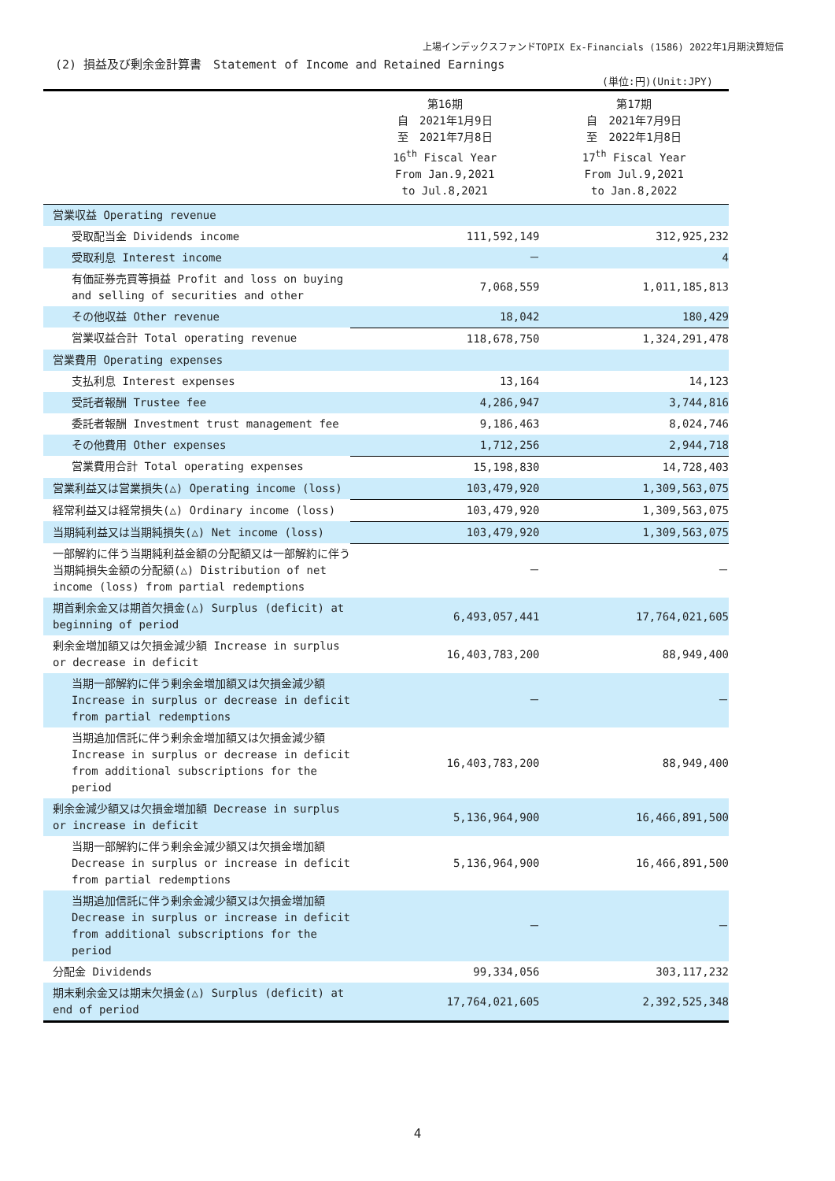上場インデックスファンドTOPIX Ex-Financials (1586) 2022年1月期決算短信
(2) 損益及び剰余金計算書　Statement of Income and Retained Earnings
(単位:円)(Unit:JPY)
| | 第16期 自 2021年1月9日 至 2021年7月8日 16<sup>th</sup> Fiscal Year From Jan.9,2021 to Jul.8,2021 | 第17期 自 2021年7月9日 至 2022年1月8日 17<sup>th</sup> Fiscal Year From Jul.9,2021 to Jan.8,2022 |
| --- | --- | --- |
| 営業収益 Operating revenue | | |
| 受取配当金 Dividends income | 111,592,149 | 312,925,232 |
| 受取利息 Interest income | － | 4 |
| 有価証券売買等損益 Profit and loss on buying and selling of securities and other | 7,068,559 | 1,011,185,813 |
| その他収益 Other revenue | 18,042 | 180,429 |
| 営業収益合計 Total operating revenue | 118,678,750 | 1,324,291,478 |
| 営業費用 Operating expenses | | |
| 支払利息 Interest expenses | 13,164 | 14,123 |
| 受託者報酬 Trustee fee | 4,286,947 | 3,744,816 |
| 委託者報酬 Investment trust management fee | 9,186,463 | 8,024,746 |
| その他費用 Other expenses | 1,712,256 | 2,944,718 |
| 営業費用合計 Total operating expenses | 15,198,830 | 14,728,403 |
| 営業利益又は営業損失(△) Operating income (loss) | 103,479,920 | 1,309,563,075 |
| 経常利益又は経常損失(△) Ordinary income (loss) | 103,479,920 | 1,309,563,075 |
| 当期純利益又は当期純損失(△) Net income (loss) | 103,479,920 | 1,309,563,075 |
| 一部解約に伴う当期純利益金額の分配額又は一部解約に伴う当期純損失金額の分配額(△) Distribution of net income (loss) from partial redemptions | － | － |
| 期首剰余金又は期首欠損金(△) Surplus (deficit) at beginning of period | 6,493,057,441 | 17,764,021,605 |
| 剰余金増加額又は欠損金減少額 Increase in surplus or decrease in deficit | 16,403,783,200 | 88,949,400 |
| 当期一部解約に伴う剰余金増加額又は欠損金減少額 Increase in surplus or decrease in deficit from partial redemptions | － | － |
| 当期追加信託に伴う剰余金増加額又は欠損金減少額 Increase in surplus or decrease in deficit from additional subscriptions for the period | 16,403,783,200 | 88,949,400 |
| 剰余金減少額又は欠損金増加額 Decrease in surplus or increase in deficit | 5,136,964,900 | 16,466,891,500 |
| 当期一部解約に伴う剰余金減少額又は欠損金増加額 Decrease in surplus or increase in deficit from partial redemptions | 5,136,964,900 | 16,466,891,500 |
| 当期追加信託に伴う剰余金減少額又は欠損金増加額 Decrease in surplus or increase in deficit from additional subscriptions for the period | － | － |
| 分配金 Dividends | 99,334,056 | 303,117,232 |
| 期末剰余金又は期末欠損金(△) Surplus (deficit) at end of period | 17,764,021,605 | 2,392,525,348 |
4